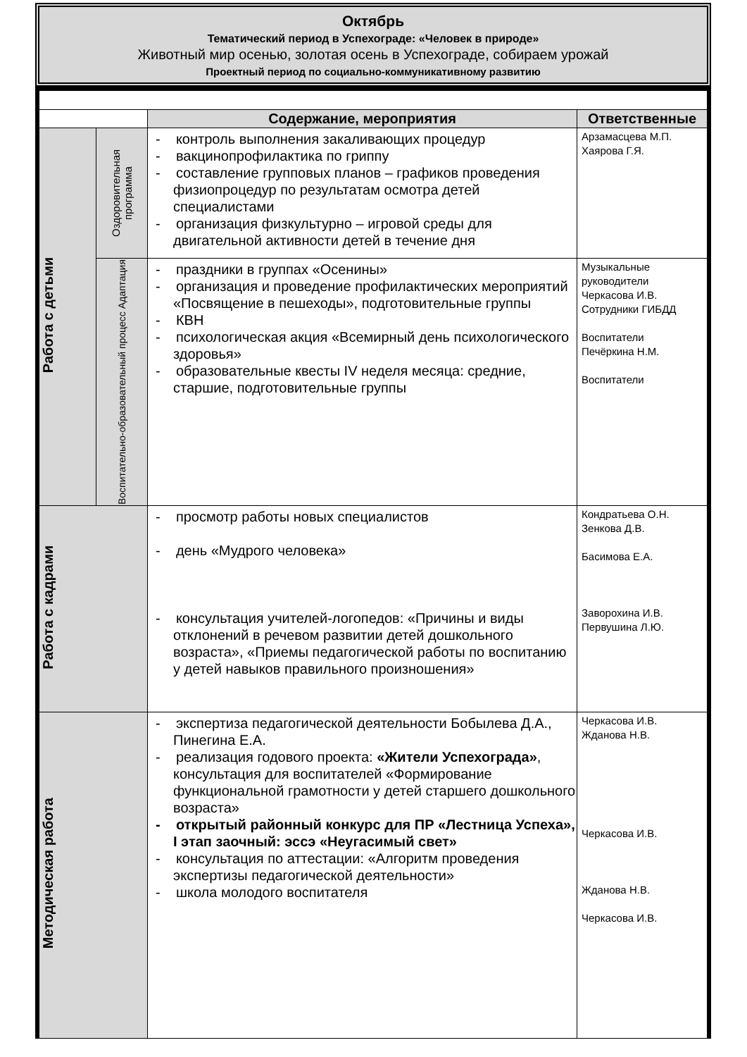Октябрь
Тематический период в Успехограде: «Человек в природе»
Животный мир осенью, золотая осень в Успехограде, собираем урожай
Проектный период по социально-коммуникативному развитию
| | | Содержание, мероприятия | Ответственные |
| --- | --- | --- | --- |
| Работа с детьми | Оздоровительная программа | - контроль выполнения закаливающих процедур - вакцинопрофилактика по гриппу - составление групповых планов – графиков проведения физиопроцедур по результатам осмотра детей специалистами - организация физкультурно – игровой среды для двигательной активности детей в течение дня | Арзамасцева М.П. Хаярова Г.Я. |
| | Воспитательно-образовательный процесс Адаптация | - праздники в группах «Осенины» - организация и проведение профилактических мероприятий «Посвящение в пешеходы», подготовительные группы - КВН - психологическая акция «Всемирный день психологического здоровья» - образовательные квесты IV неделя месяца: средние, старшие, подготовительные группы | Музыкальные руководители Черкасова И.В. Сотрудники ГИБДД Воспитатели Печёркина Н.М. Воспитатели |
| Работа с кадрами | | - просмотр работы новых специалистов - день «Мудрого человека» - консультация учителей-логопедов: «Причины и виды отклонений в речевом развитии детей дошкольного возраста», «Приемы педагогической работы по воспитанию у детей навыков правильного произношения» | Кондратьева О.Н. Зенкова Д.В. Басимова Е.А. Заворохина И.В. Первушина Л.Ю. |
| Методическая работа | | - экспертиза педагогической деятельности Бобылева Д.А., Пинегина Е.А. - реализация годового проекта: «Жители Успехограда» , консультация для воспитателей «Формирование функциональной грамотности у детей старшего дошкольного возраста» - открытый районный конкурс для ПР «Лестница Успеха», I этап заочный: эссэ «Неугасимый свет» - консультация по аттестации: «Алгоритм проведения экспертизы педагогической деятельности» - школа молодого воспитателя | Черкасова И.В. Жданова Н.В. Черкасова И.В. Жданова Н.В. Черкасова И.В. |